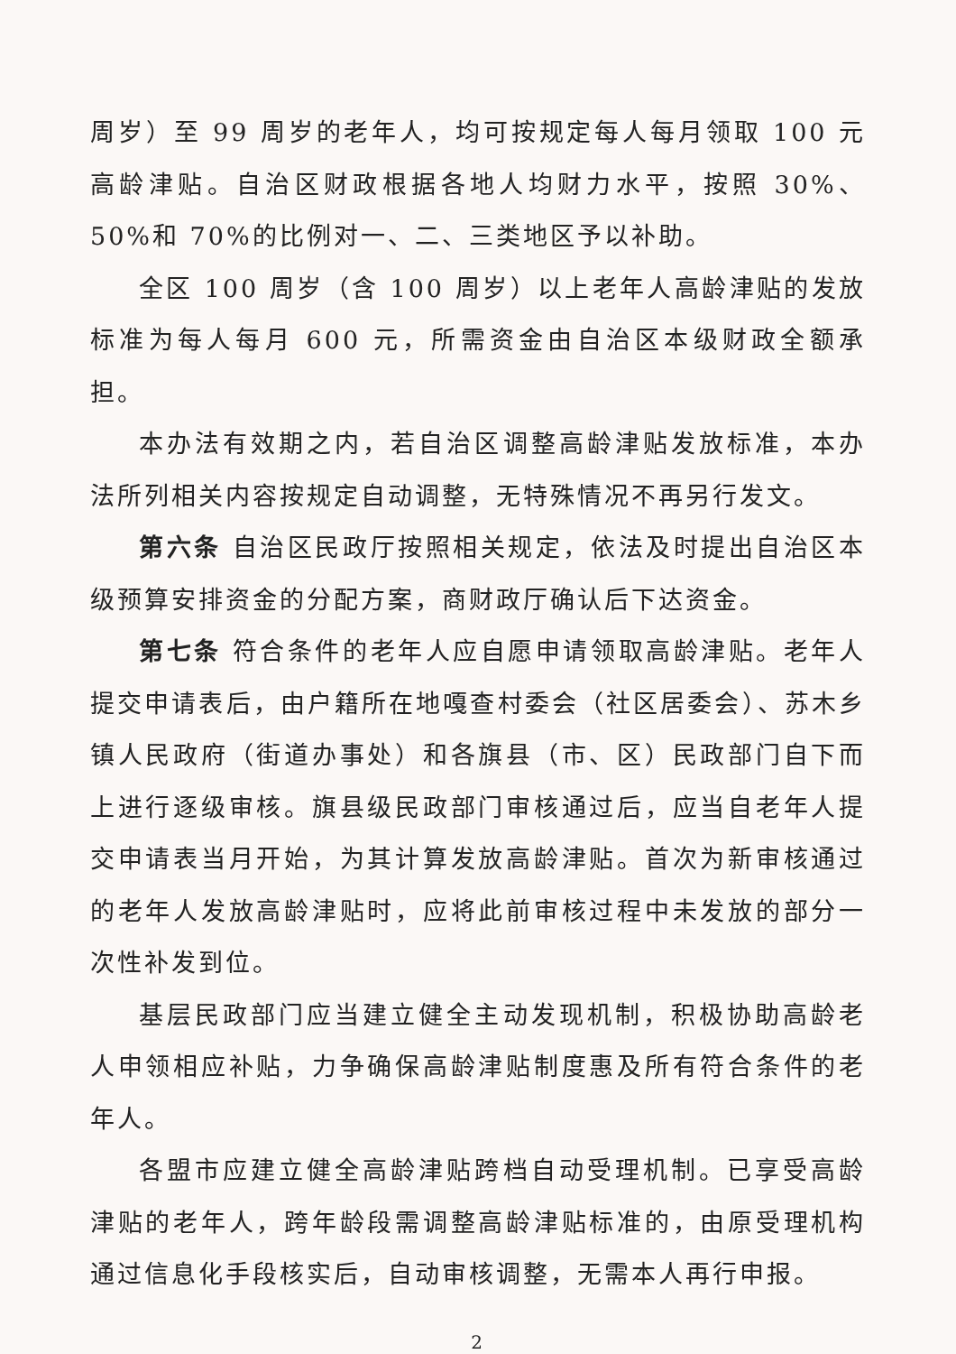周岁）至 99 周岁的老年人，均可按规定每人每月领取 100 元高龄津贴。自治区财政根据各地人均财力水平，按照 30%、50%和 70%的比例对一、二、三类地区予以补助。
全区 100 周岁（含 100 周岁）以上老年人高龄津贴的发放标准为每人每月 600 元，所需资金由自治区本级财政全额承担。
本办法有效期之内，若自治区调整高龄津贴发放标准，本办法所列相关内容按规定自动调整，无特殊情况不再另行发文。
第六条 自治区民政厅按照相关规定，依法及时提出自治区本级预算安排资金的分配方案，商财政厅确认后下达资金。
第七条 符合条件的老年人应自愿申请领取高龄津贴。老年人提交申请表后，由户籍所在地嘎查村委会（社区居委会）、苏木乡镇人民政府（街道办事处）和各旗县（市、区）民政部门自下而上进行逐级审核。旗县级民政部门审核通过后，应当自老年人提交申请表当月开始，为其计算发放高龄津贴。首次为新审核通过的老年人发放高龄津贴时，应将此前审核过程中未发放的部分一次性补发到位。
基层民政部门应当建立健全主动发现机制，积极协助高龄老人申领相应补贴，力争确保高龄津贴制度惠及所有符合条件的老年人。
各盟市应建立健全高龄津贴跨档自动受理机制。已享受高龄津贴的老年人，跨年龄段需调整高龄津贴标准的，由原受理机构通过信息化手段核实后，自动审核调整，无需本人再行申报。
2